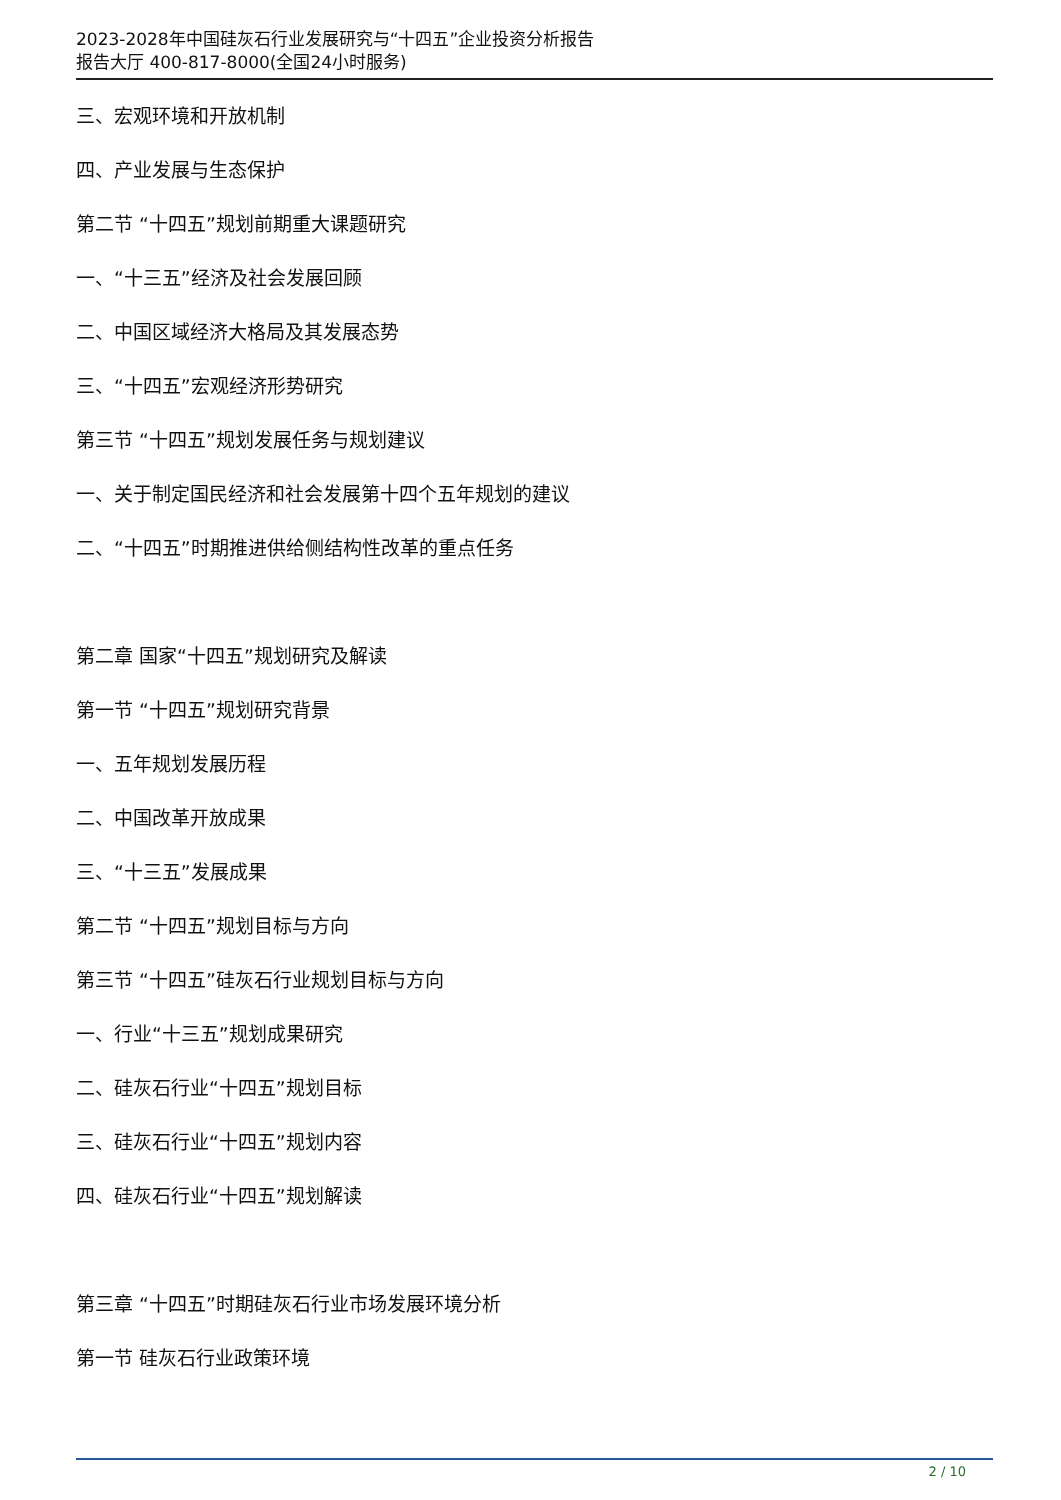2023-2028年中国硅灰石行业发展研究与“十四五”企业投资分析报告
报告大厅 400-817-8000(全国24小时服务)
三、宏观环境和开放机制
四、产业发展与生态保护
第二节 “十四五”规划前期重大课题研究
一、“十三五”经济及社会发展回顾
二、中国区域经济大格局及其发展态势
三、“十四五”宏观经济形势研究
第三节 “十四五”规划发展任务与规划建议
一、关于制定国民经济和社会发展第十四个五年规划的建议
二、“十四五”时期推进供给侧结构性改革的重点任务
第二章 国家“十四五”规划研究及解读
第一节 “十四五”规划研究背景
一、五年规划发展历程
二、中国改革开放成果
三、“十三五”发展成果
第二节 “十四五”规划目标与方向
第三节 “十四五”硅灰石行业规划目标与方向
一、行业“十三五”规划成果研究
二、硅灰石行业“十四五”规划目标
三、硅灰石行业“十四五”规划内容
四、硅灰石行业“十四五”规划解读
第三章 “十四五”时期硅灰石行业市场发展环境分析
第一节 硅灰石行业政策环境
2 / 10